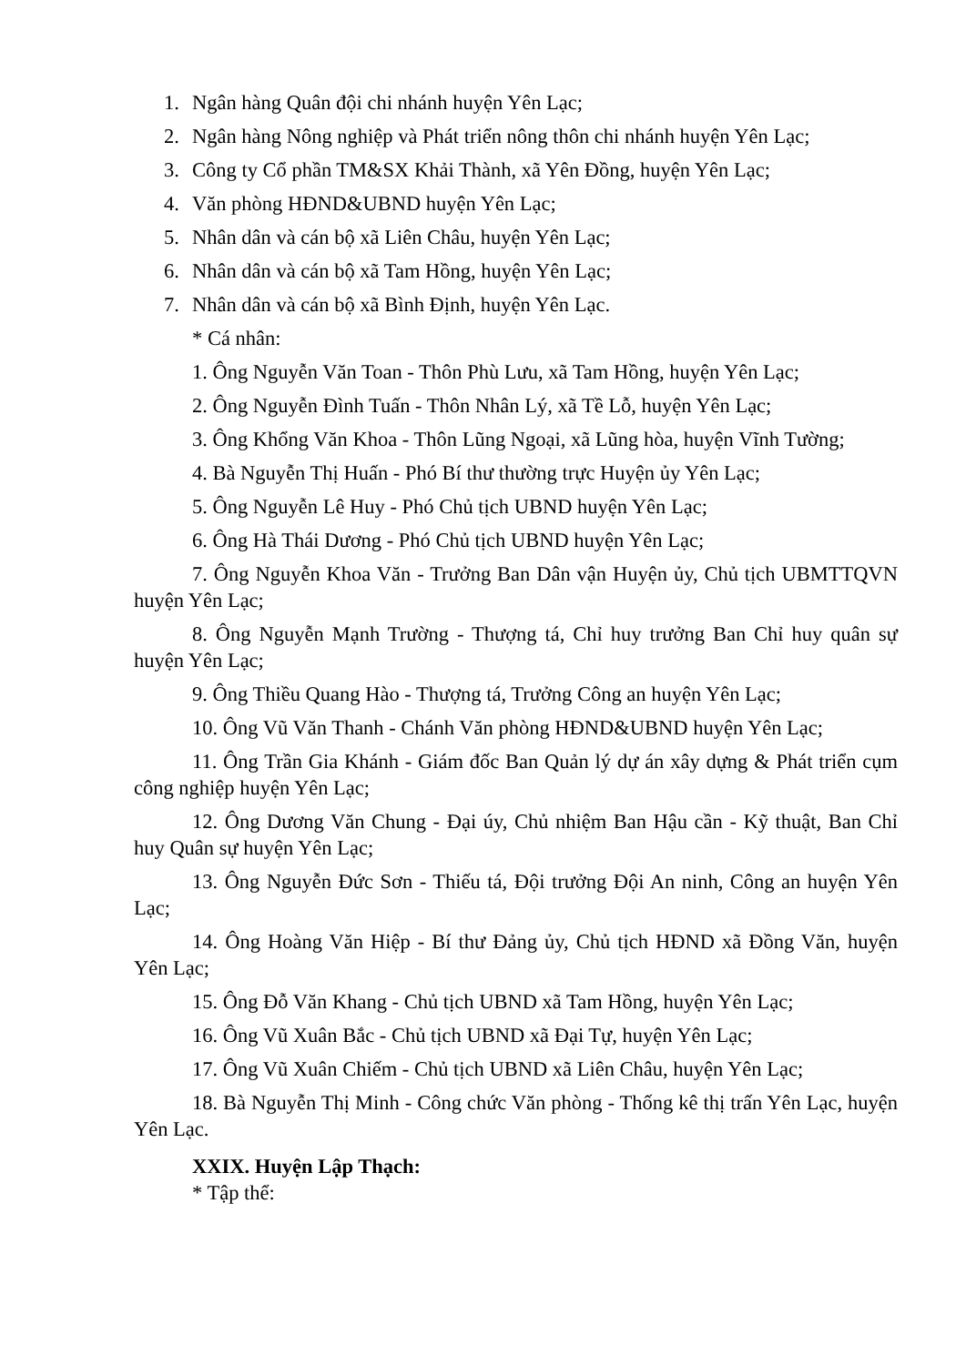1. Ngân hàng Quân đội chi nhánh huyện Yên Lạc;
2. Ngân hàng Nông nghiệp và Phát triển nông thôn chi nhánh huyện Yên Lạc;
3. Công ty Cổ phần TM&SX Khải Thành, xã Yên Đồng, huyện Yên Lạc;
4. Văn phòng HĐND&UBND huyện Yên Lạc;
5. Nhân dân và cán bộ xã Liên Châu, huyện Yên Lạc;
6. Nhân dân và cán bộ xã Tam Hồng, huyện Yên Lạc;
7. Nhân dân và cán bộ xã Bình Định, huyện Yên Lạc.
* Cá nhân:
1. Ông Nguyễn Văn Toan - Thôn Phù Lưu, xã Tam Hồng, huyện Yên Lạc;
2. Ông Nguyễn Đình Tuấn - Thôn Nhân Lý, xã Tề Lỗ, huyện Yên Lạc;
3. Ông Khổng Văn Khoa - Thôn Lũng Ngoại, xã Lũng hòa, huyện Vĩnh Tường;
4. Bà Nguyễn Thị Huấn - Phó Bí thư thường trực Huyện ủy Yên Lạc;
5. Ông Nguyễn Lê Huy - Phó Chủ tịch UBND huyện Yên Lạc;
6. Ông Hà Thái Dương - Phó Chủ tịch UBND huyện Yên Lạc;
7. Ông Nguyễn Khoa Văn - Trưởng Ban Dân vận Huyện ủy, Chủ tịch UBMTTQVN huyện Yên Lạc;
8. Ông Nguyễn Mạnh Trường - Thượng tá, Chỉ huy trưởng Ban Chỉ huy quân sự huyện Yên Lạc;
9. Ông Thiều Quang Hào - Thượng tá, Trưởng Công an huyện Yên Lạc;
10. Ông Vũ Văn Thanh - Chánh Văn phòng HĐND&UBND huyện Yên Lạc;
11. Ông Trần Gia Khánh - Giám đốc Ban Quản lý dự án xây dựng & Phát triển cụm công nghiệp huyện Yên Lạc;
12. Ông Dương Văn Chung - Đại úy, Chủ nhiệm Ban Hậu cần - Kỹ thuật, Ban Chỉ huy Quân sự huyện Yên Lạc;
13. Ông Nguyễn Đức Sơn - Thiếu tá, Đội trưởng Đội An ninh, Công an huyện Yên Lạc;
14. Ông Hoàng Văn Hiệp - Bí thư Đảng ủy, Chủ tịch HĐND xã Đồng Văn, huyện Yên Lạc;
15. Ông Đỗ Văn Khang - Chủ tịch UBND xã Tam Hồng, huyện Yên Lạc;
16. Ông Vũ Xuân Bắc - Chủ tịch UBND xã Đại Tự, huyện Yên Lạc;
17. Ông Vũ Xuân Chiếm - Chủ tịch UBND xã Liên Châu, huyện Yên Lạc;
18. Bà Nguyễn Thị Minh - Công chức Văn phòng - Thống kê thị trấn Yên Lạc, huyện Yên Lạc.
XXIX. Huyện Lập Thạch:
* Tập thể: